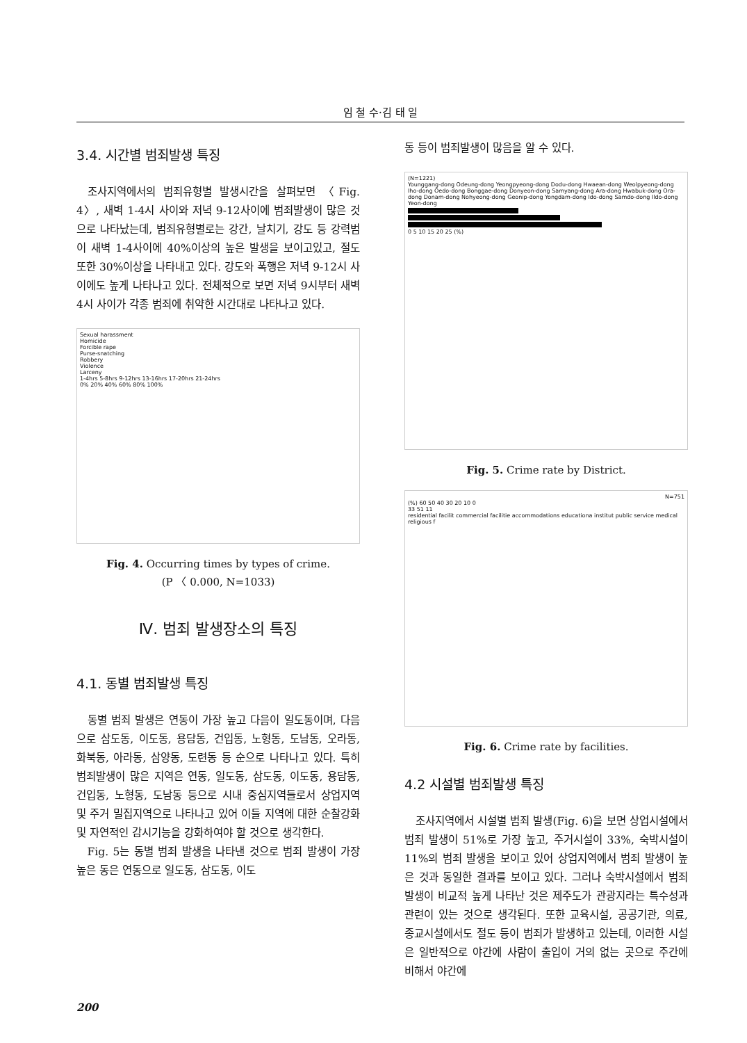임 철 수·김 태 일
3.4. 시간별 범죄발생 특징
조사지역에서의 범죄유형별 발생시간을 살펴보면 〈Fig. 4〉, 새벽 1-4시 사이와 저녁 9-12사이에 범죄발생이 많은 것으로 나타났는데, 범죄유형별로는 강간, 날치기, 강도 등 강력범이 새벽 1-4사이에 40%이상의 높은 발생을 보이고있고, 절도 또한 30%이상을 나타내고 있다. 강도와 폭행은 저녁 9-12시 사이에도 높게 나타나고 있다. 전체적으로 보면 저녁 9시부터 새벽 4시 사이가 각종 범죄에 취약한 시간대로 나타나고 있다.
Sexual harassment
Homicide
Forcible rape
Purse-snatching
Robbery
Violence
Larceny
1-4hrs 5-8hrs 9-12hrs 13-16hrs 17-20hrs 21-24hrs
0% 20% 40% 60% 80% 100%
Fig. 4. Occurring times by types of crime.
(P 〈 0.000, N=1033)
Ⅳ. 범죄 발생장소의 특징
4.1. 동별 범죄발생 특징
동별 범죄 발생은 연동이 가장 높고 다음이 일도동이며, 다음으로 삼도동, 이도동, 용담동, 건입동, 노형동, 도남동, 오라동, 화북동, 아라동, 삼양동, 도련동 등 순으로 나타나고 있다. 특히 범죄발생이 많은 지역은 연동, 일도동, 삼도동, 이도동, 용담동, 건입동, 노형동, 도남동 등으로 시내 중심지역들로서 상업지역 및 주거 밀집지역으로 나타나고 있어 이들 지역에 대한 순찰강화 및 자연적인 감시기능을 강화하여야 할 것으로 생각한다.
Fig. 5는 동별 범죄 발생을 나타낸 것으로 범죄 발생이 가장 높은 동은 연동으로 일도동, 삼도동, 이도
동 등이 범죄발생이 많음을 알 수 있다.
(N=1221)
Younggang-dong Odeung-dong Yeongpyeong-dong Dodu-dong Hwaean-dong Weolpyeong-dong Iho-dong Oedo-dong Bonggae-dong Donyeon-dong Samyang-dong Ara-dong Hwabuk-dong Ora-dong Donam-dong Nohyeong-dong Geonip-dong Yongdam-dong Ido-dong Samdo-dong Ildo-dong Yeon-dong
0 5 10 15 20 25 (%)
Fig. 5. Crime rate by District.
N=751
(%) 60 50 40 30 20 10 0
33 51 11
residential facilit commercial facilitie accommodations educationa institut public service medical religious f
Fig. 6. Crime rate by facilities.
4.2 시설별 범죄발생 특징
조사지역에서 시설별 범죄 발생(Fig. 6)을 보면 상업시설에서 범죄 발생이 51%로 가장 높고, 주거시설이 33%, 숙박시설이 11%의 범죄 발생을 보이고 있어 상업지역에서 범죄 발생이 높은 것과 동일한 결과를 보이고 있다. 그러나 숙박시설에서 범죄 발생이 비교적 높게 나타난 것은 제주도가 관광지라는 특수성과 관련이 있는 것으로 생각된다. 또한 교육시설, 공공기관, 의료, 종교시설에서도 절도 등이 범죄가 발생하고 있는데, 이러한 시설은 일반적으로 야간에 사람이 출입이 거의 없는 곳으로 주간에 비해서 야간에
200